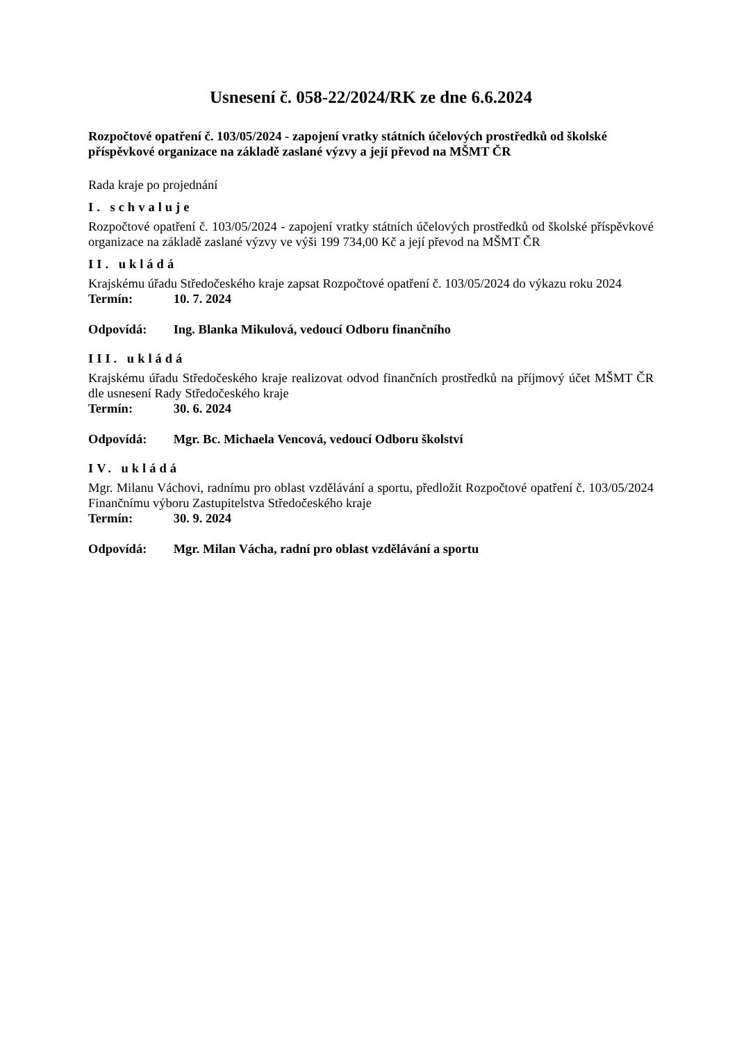Usnesení č. 058-22/2024/RK ze dne 6.6.2024
Rozpočtové opatření č. 103/05/2024 - zapojení vratky státních účelových prostředků od školské příspěvkové organizace na základě zaslané výzvy a její převod na MŠMT ČR
Rada kraje po projednání
I. schvaluje
Rozpočtové opatření č. 103/05/2024 - zapojení vratky státních účelových prostředků od školské příspěvkové organizace na základě zaslané výzvy ve výši 199 734,00 Kč a její převod na MŠMT ČR
II. ukládá
Krajskému úřadu Středočeského kraje zapsat Rozpočtové opatření č. 103/05/2024 do výkazu roku 2024
Termín: 10. 7. 2024
Odpovídá: Ing. Blanka Mikulová, vedoucí Odboru finančního
III. ukládá
Krajskému úřadu Středočeského kraje realizovat odvod finančních prostředků na příjmový účet MŠMT ČR dle usnesení Rady Středočeského kraje
Termín: 30. 6. 2024
Odpovídá: Mgr. Bc. Michaela Vencová, vedoucí Odboru školství
IV. ukládá
Mgr. Milanu Váchovi, radnímu pro oblast vzdělávání a sportu, předložit Rozpočtové opatření č. 103/05/2024 Finančnímu výboru Zastupitelstva Středočeského kraje
Termín: 30. 9. 2024
Odpovídá: Mgr. Milan Vácha, radní pro oblast vzdělávání a sportu